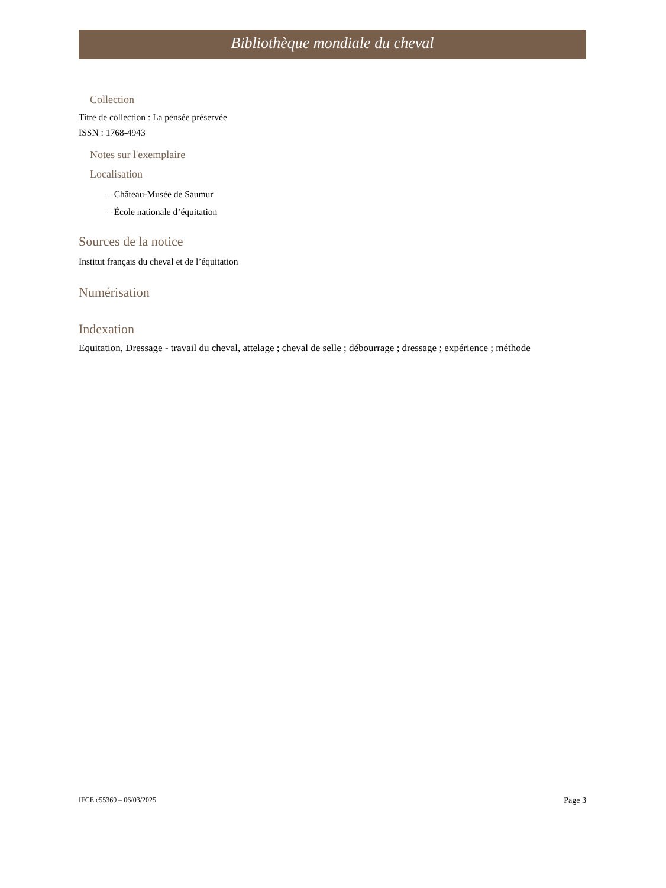Bibliothèque mondiale du cheval
Collection
Titre de collection : La pensée préservée
ISSN : 1768-4943
Notes sur l'exemplaire
Localisation
– Château-Musée de Saumur
– École nationale d’équitation
Sources de la notice
Institut français du cheval et de l’équitation
Numérisation
Indexation
Equitation, Dressage - travail du cheval, attelage ; cheval de selle ; débourrage ; dressage ; expérience ; méthode
IFCE c55369 – 06/03/2025 Page 3